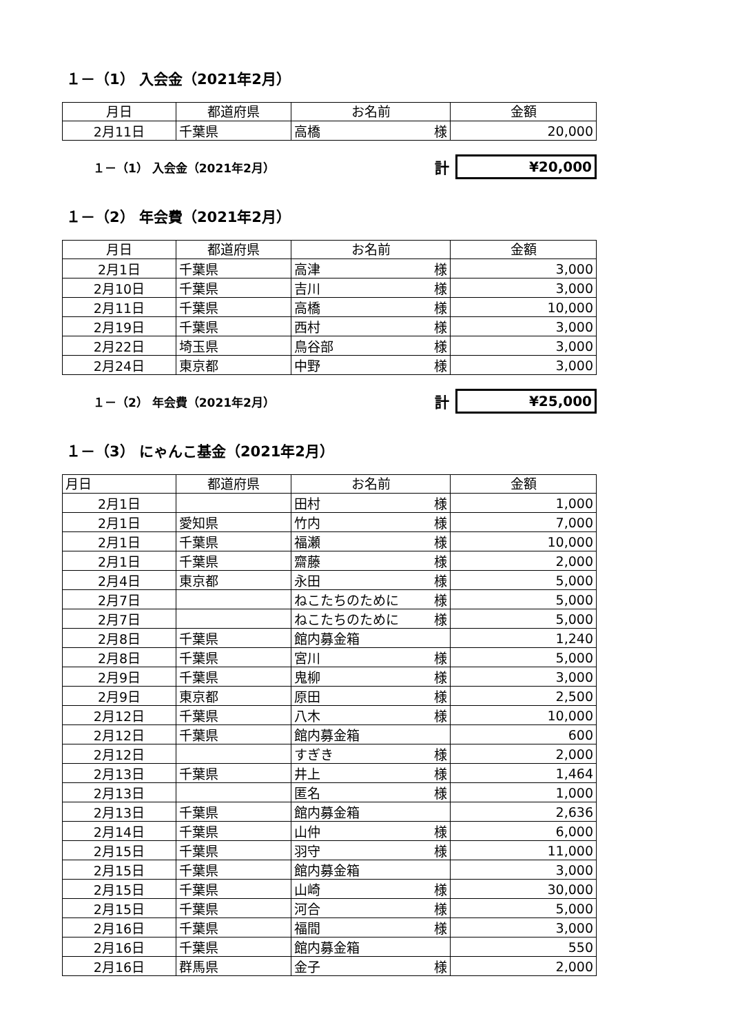１－（1） 入会金（2021年2月）
| 月日 | 都道府県 | お名前 | 金額 |
| --- | --- | --- | --- |
| 2月11日 | 千葉県 | 高橋 様 | 20,000 |
１－（1） 入会金（2021年2月）
計
¥20,000
１－（2） 年会費（2021年2月）
| 月日 | 都道府県 | お名前 | 金額 |
| --- | --- | --- | --- |
| 2月1日 | 千葉県 | 高津 様 | 3,000 |
| 2月10日 | 千葉県 | 吉川 様 | 3,000 |
| 2月11日 | 千葉県 | 高橋 様 | 10,000 |
| 2月19日 | 千葉県 | 西村 様 | 3,000 |
| 2月22日 | 埼玉県 | 鳥谷部 様 | 3,000 |
| 2月24日 | 東京都 | 中野 様 | 3,000 |
１－（2） 年会費（2021年2月）
計
¥25,000
１－（3） にゃんこ基金（2021年2月）
| 月日 | 都道府県 | お名前 | 金額 |
| --- | --- | --- | --- |
| 2月1日 | | 田村 様 | 1,000 |
| 2月1日 | 愛知県 | 竹内 様 | 7,000 |
| 2月1日 | 千葉県 | 福瀬 様 | 10,000 |
| 2月1日 | 千葉県 | 齋藤 様 | 2,000 |
| 2月4日 | 東京都 | 永田 様 | 5,000 |
| 2月7日 | | ねこたちのために 様 | 5,000 |
| 2月7日 | | ねこたちのために 様 | 5,000 |
| 2月8日 | 千葉県 | 館内募金箱 | 1,240 |
| 2月8日 | 千葉県 | 宮川 様 | 5,000 |
| 2月9日 | 千葉県 | 鬼柳 様 | 3,000 |
| 2月9日 | 東京都 | 原田 様 | 2,500 |
| 2月12日 | 千葉県 | 八木 様 | 10,000 |
| 2月12日 | 千葉県 | 館内募金箱 | 600 |
| 2月12日 | | すぎき 様 | 2,000 |
| 2月13日 | 千葉県 | 井上 様 | 1,464 |
| 2月13日 | | 匿名 様 | 1,000 |
| 2月13日 | 千葉県 | 館内募金箱 | 2,636 |
| 2月14日 | 千葉県 | 山仲 様 | 6,000 |
| 2月15日 | 千葉県 | 羽守 様 | 11,000 |
| 2月15日 | 千葉県 | 館内募金箱 | 3,000 |
| 2月15日 | 千葉県 | 山崎 様 | 30,000 |
| 2月15日 | 千葉県 | 河合 様 | 5,000 |
| 2月16日 | 千葉県 | 福間 様 | 3,000 |
| 2月16日 | 千葉県 | 館内募金箱 | 550 |
| 2月16日 | 群馬県 | 金子 様 | 2,000 |